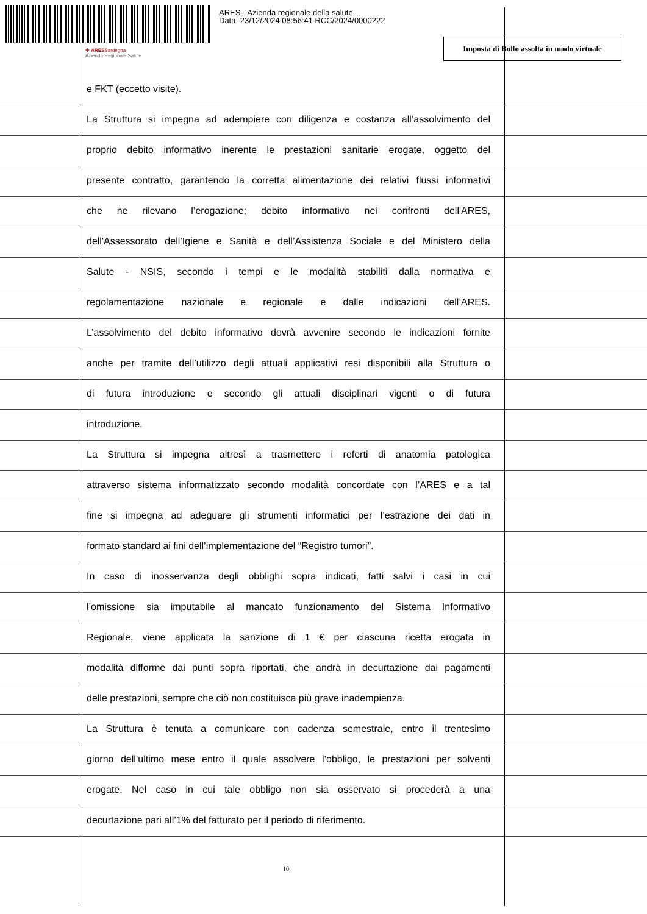ARES - Azienda regionale della salute
Data: 23/12/2024 08:56:41 RCC/2024/0000222
✚ ARESSardegna
Azienda Regionale Salute
Imposta di Bollo assolta in modo virtuale
e FKT (eccetto visite).
La Struttura si impegna ad adempiere con diligenza e costanza all’assolvimento del
proprio debito informativo inerente le prestazioni sanitarie erogate, oggetto del
presente contratto, garantendo la corretta alimentazione dei relativi flussi informativi
che ne rilevano l’erogazione; debito informativo nei confronti dell'ARES,
dell'Assessorato dell’Igiene e Sanità e dell’Assistenza Sociale e del Ministero della
Salute - NSIS, secondo i tempi e le modalità stabiliti dalla normativa e
regolamentazione nazionale e regionale e dalle indicazioni dell’ARES.
L’assolvimento del debito informativo dovrà avvenire secondo le indicazioni fornite
anche per tramite dell’utilizzo degli attuali applicativi resi disponibili alla Struttura o
di futura introduzione e secondo gli attuali disciplinari vigenti o di futura
introduzione.
La Struttura si impegna altresì a trasmettere i referti di anatomia patologica
attraverso sistema informatizzato secondo modalità concordate con l’ARES e a tal
fine si impegna ad adeguare gli strumenti informatici per l’estrazione dei dati in
formato standard ai fini dell’implementazione del “Registro tumori”.
In caso di inosservanza degli obblighi sopra indicati, fatti salvi i casi in cui
l’omissione sia imputabile al mancato funzionamento del Sistema Informativo
Regionale, viene applicata la sanzione di 1 € per ciascuna ricetta erogata in
modalità difforme dai punti sopra riportati, che andrà in decurtazione dai pagamenti
delle prestazioni, sempre che ciò non costituisca più grave inadempienza.
La Struttura è tenuta a comunicare con cadenza semestrale, entro il trentesimo
giorno dell’ultimo mese entro il quale assolvere l’obbligo, le prestazioni per solventi
erogate. Nel caso in cui tale obbligo non sia osservato si procederà a una
decurtazione pari all’1% del fatturato per il periodo di riferimento.
10